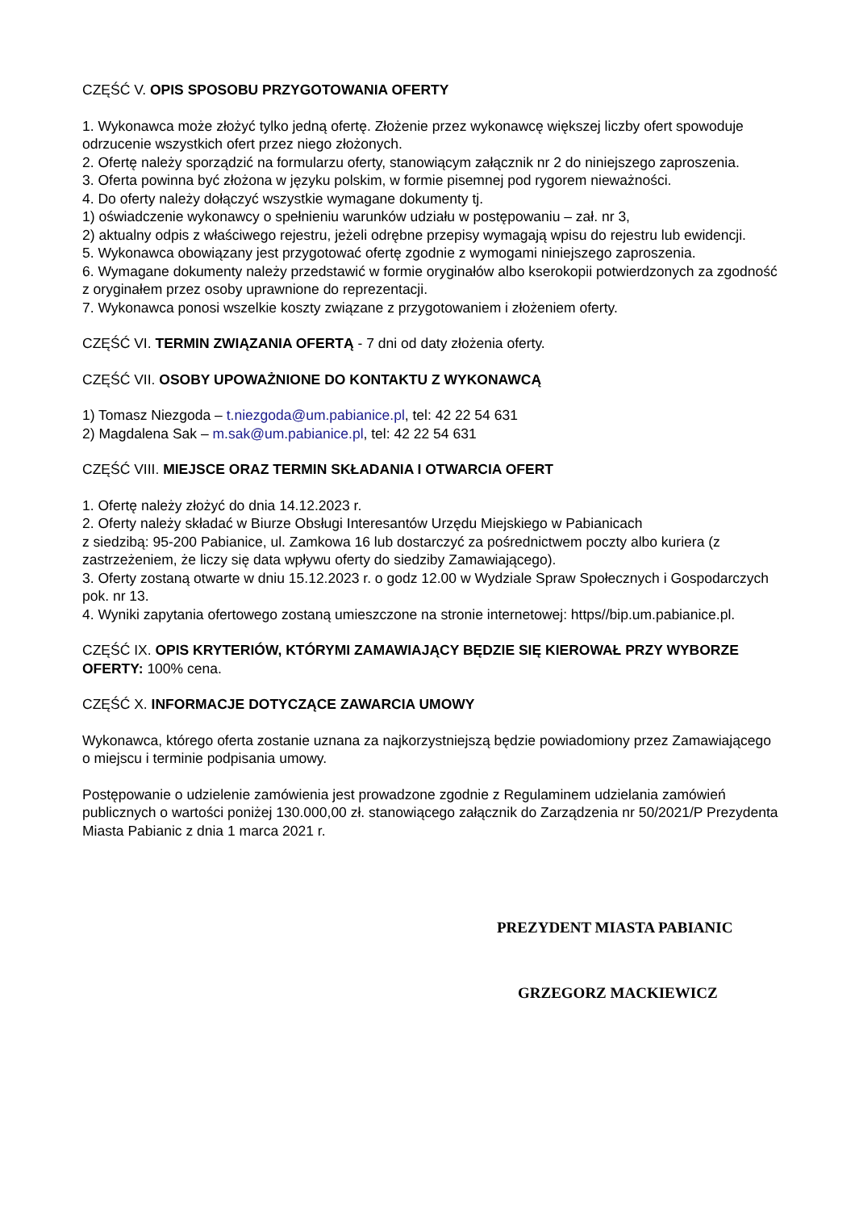CZĘŚĆ V. OPIS SPOSOBU PRZYGOTOWANIA OFERTY
1. Wykonawca może złożyć tylko jedną ofertę. Złożenie przez wykonawcę większej liczby ofert spowoduje odrzucenie wszystkich ofert przez niego złożonych.
2. Ofertę należy sporządzić na formularzu oferty, stanowiącym załącznik nr 2 do niniejszego zaproszenia.
3. Oferta powinna być złożona w języku polskim, w formie pisemnej pod rygorem nieważności.
4. Do oferty należy dołączyć wszystkie wymagane dokumenty tj.
1) oświadczenie wykonawcy o spełnieniu warunków udziału w postępowaniu – zał. nr 3,
2) aktualny odpis z właściwego rejestru, jeżeli odrębne przepisy wymagają wpisu do rejestru lub ewidencji.
5. Wykonawca obowiązany jest przygotować ofertę zgodnie z wymogami niniejszego zaproszenia.
6. Wymagane dokumenty należy przedstawić w formie oryginałów albo kserokopii potwierdzonych za zgodność z oryginałem przez osoby uprawnione do reprezentacji.
7. Wykonawca ponosi wszelkie koszty związane z przygotowaniem i złożeniem oferty.
CZĘŚĆ VI. TERMIN ZWIĄZANIA OFERTĄ - 7 dni od daty złożenia oferty.
CZĘŚĆ VII. OSOBY UPOWAŻNIONE DO KONTAKTU Z WYKONAWCĄ
1) Tomasz Niezgoda – t.niezgoda@um.pabianice.pl, tel: 42 22 54 631
2) Magdalena Sak – m.sak@um.pabianice.pl, tel: 42 22 54 631
CZĘŚĆ VIII. MIEJSCE ORAZ TERMIN SKŁADANIA I OTWARCIA OFERT
1. Ofertę należy złożyć do dnia 14.12.2023 r.
2. Oferty należy składać w Biurze Obsługi Interesantów Urzędu Miejskiego w Pabianicach
z siedzibą: 95-200 Pabianice, ul. Zamkowa 16 lub dostarczyć za pośrednictwem poczty albo kuriera (z zastrzeżeniem, że liczy się data wpływu oferty do siedziby Zamawiającego).
3. Oferty zostaną otwarte w dniu 15.12.2023 r. o godz 12.00 w Wydziale Spraw Społecznych i Gospodarczych pok. nr 13.
4. Wyniki zapytania ofertowego zostaną umieszczone na stronie internetowej: https//bip.um.pabianice.pl.
CZĘŚĆ IX. OPIS KRYTERIÓW, KTÓRYMI ZAMAWIAJĄCY BĘDZIE SIĘ KIEROWAŁ PRZY WYBORZE OFERTY: 100% cena.
CZĘŚĆ X. INFORMACJE DOTYCZĄCE ZAWARCIA UMOWY
Wykonawca, którego oferta zostanie uznana za najkorzystniejszą będzie powiadomiony przez Zamawiającego o miejscu i terminie podpisania umowy.
Postępowanie o udzielenie zamówienia jest prowadzone zgodnie z Regulaminem udzielania zamówień publicznych o wartości poniżej 130.000,00 zł. stanowiącego załącznik do Zarządzenia nr 50/2021/P Prezydenta Miasta Pabianic z dnia 1 marca 2021 r.
PREZYDENT MIASTA PABIANIC
GRZEGORZ MACKIEWICZ